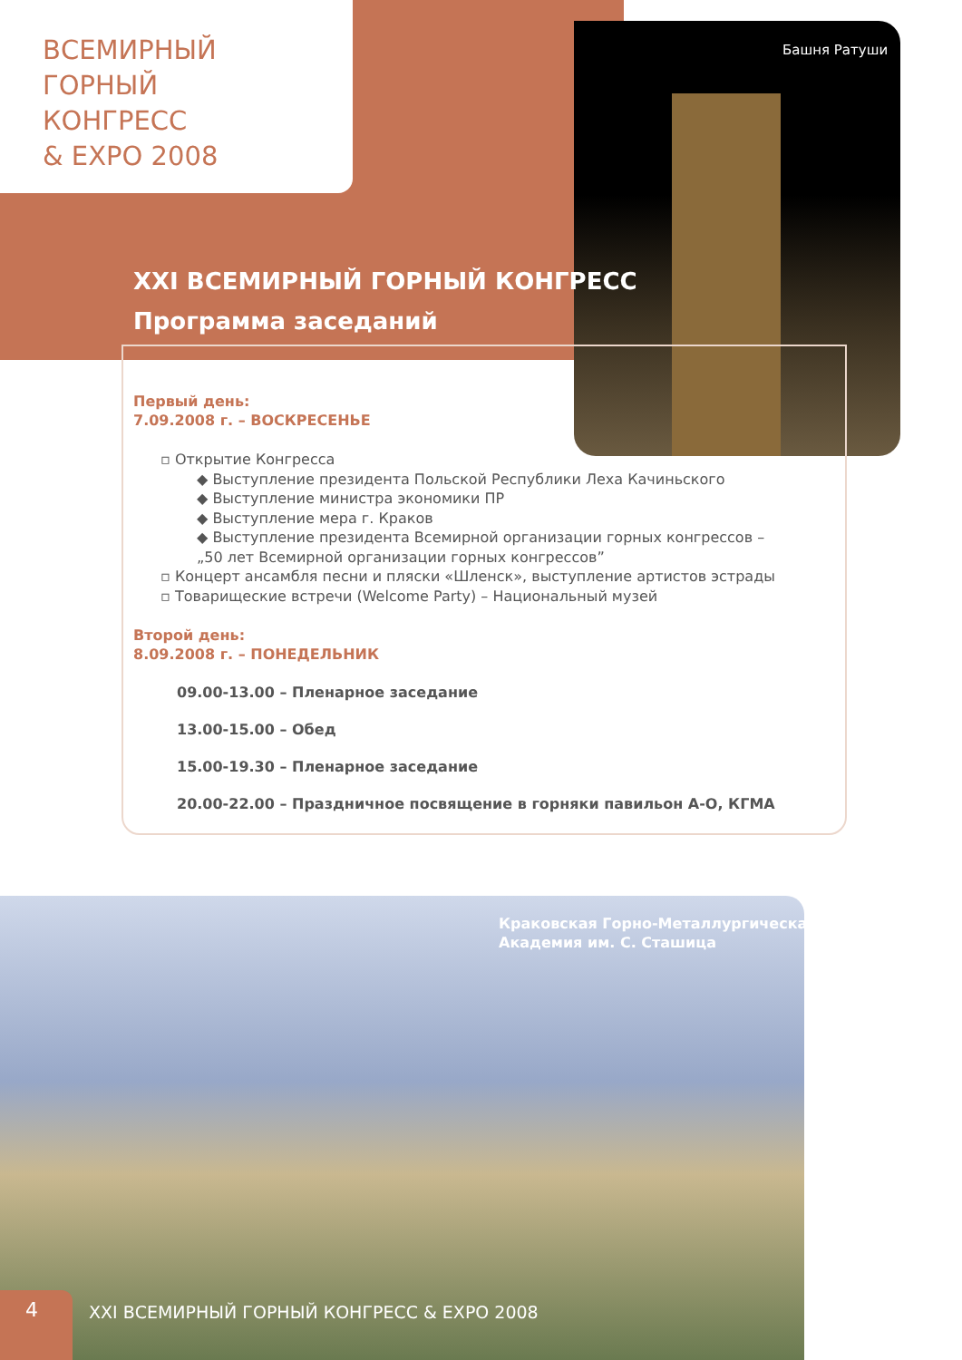ВСЕМИРНЫЙ
ГОРНЫЙ
КОНГРЕСС
& EXPO 2008
Башня Ратуши
XXI ВСЕМИРНЫЙ ГОРНЫЙ КОНГРЕСС
Программа заседаний
Первый день:
7.09.2008 г. – ВОСКРЕСЕНЬЕ
▫ Открытие Конгресса
◆ Выступление президента Польской Республики Леха Качиньского
◆ Выступление министра экономики ПР
◆ Выступление мера г. Краков
◆ Выступление президента Всемирной организации горных конгрессов – „50 лет Всемирной организации горных конгрессов”
▫ Концерт ансамбля песни и пляски «Шленск», выступление артистов эстрады
▫ Товарищеские встречи (Welcome Party) – Национальный музей
Второй день:
8.09.2008 г. – ПОНЕДЕЛЬНИК
09.00-13.00 – Пленарное заседание
13.00-15.00 – Обед
15.00-19.30 – Пленарное заседание
20.00-22.00 – Праздничное посвящение в горняки павильон А-О, КГМА
Краковская Горно-Металлургическая
Академия им. С. Сташица
4
XXI ВСЕМИРНЫЙ ГОРНЫЙ КОНГРЕСС & EXPO 2008